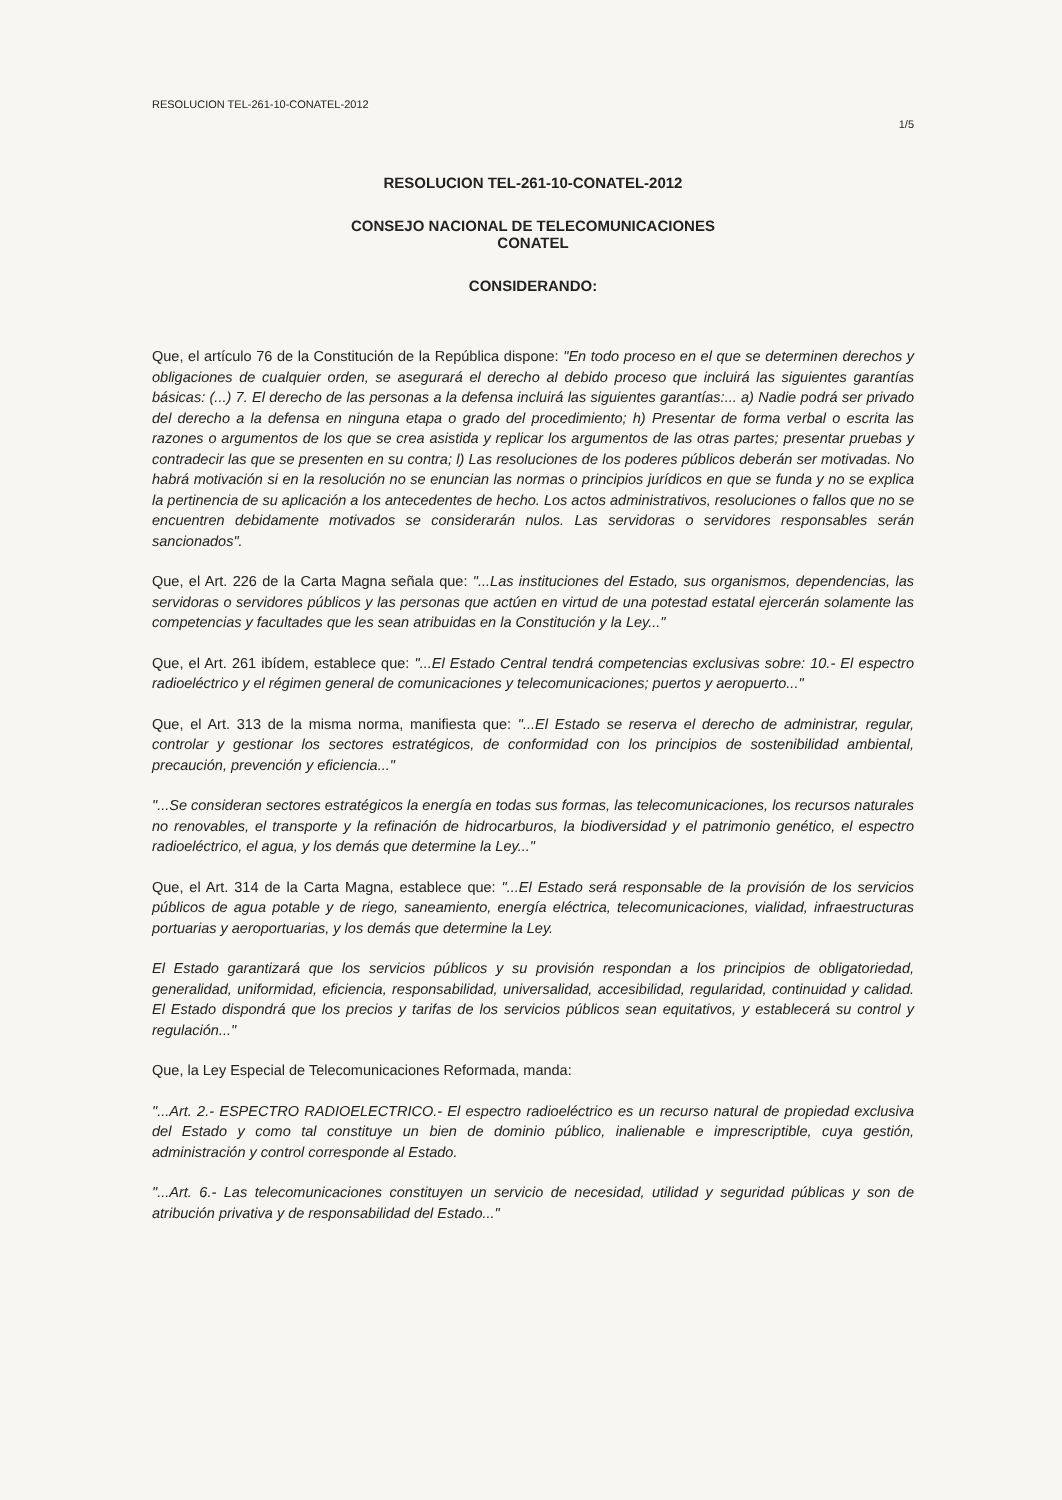RESOLUCION TEL-261-10-CONATEL-2012
1/5
RESOLUCION TEL-261-10-CONATEL-2012
CONSEJO NACIONAL DE TELECOMUNICACIONES
CONATEL
CONSIDERANDO:
Que, el artículo 76 de la Constitución de la República dispone: "En todo proceso en el que se determinen derechos y obligaciones de cualquier orden, se asegurará el derecho al debido proceso que incluirá las siguientes garantías básicas: (...) 7. El derecho de las personas a la defensa incluirá las siguientes garantías:... a) Nadie podrá ser privado del derecho a la defensa en ninguna etapa o grado del procedimiento; h) Presentar de forma verbal o escrita las razones o argumentos de los que se crea asistida y replicar los argumentos de las otras partes; presentar pruebas y contradecir las que se presenten en su contra; l) Las resoluciones de los poderes públicos deberán ser motivadas. No habrá motivación si en la resolución no se enuncian las normas o principios jurídicos en que se funda y no se explica la pertinencia de su aplicación a los antecedentes de hecho. Los actos administrativos, resoluciones o fallos que no se encuentren debidamente motivados se considerarán nulos. Las servidoras o servidores responsables serán sancionados".
Que, el Art. 226 de la Carta Magna señala que: "...Las instituciones del Estado, sus organismos, dependencias, las servidoras o servidores públicos y las personas que actúen en virtud de una potestad estatal ejercerán solamente las competencias y facultades que les sean atribuidas en la Constitución y la Ley..."
Que, el Art. 261 ibídem, establece que: "...El Estado Central tendrá competencias exclusivas sobre: 10.- El espectro radioeléctrico y el régimen general de comunicaciones y telecomunicaciones; puertos y aeropuerto..."
Que, el Art. 313 de la misma norma, manifiesta que: "...El Estado se reserva el derecho de administrar, regular, controlar y gestionar los sectores estratégicos, de conformidad con los principios de sostenibilidad ambiental, precaución, prevención y eficiencia..."
"...Se consideran sectores estratégicos la energía en todas sus formas, las telecomunicaciones, los recursos naturales no renovables, el transporte y la refinación de hidrocarburos, la biodiversidad y el patrimonio genético, el espectro radioeléctrico, el agua, y los demás que determine la Ley..."
Que, el Art. 314 de la Carta Magna, establece que: "...El Estado será responsable de la provisión de los servicios públicos de agua potable y de riego, saneamiento, energía eléctrica, telecomunicaciones, vialidad, infraestructuras portuarias y aeroportuarias, y los demás que determine la Ley.
El Estado garantizará que los servicios públicos y su provisión respondan a los principios de obligatoriedad, generalidad, uniformidad, eficiencia, responsabilidad, universalidad, accesibilidad, regularidad, continuidad y calidad. El Estado dispondrá que los precios y tarifas de los servicios públicos sean equitativos, y establecerá su control y regulación..."
Que, la Ley Especial de Telecomunicaciones Reformada, manda:
"...Art. 2.- ESPECTRO RADIOELECTRICO.- El espectro radioeléctrico es un recurso natural de propiedad exclusiva del Estado y como tal constituye un bien de dominio público, inalienable e imprescriptible, cuya gestión, administración y control corresponde al Estado.
"...Art. 6.- Las telecomunicaciones constituyen un servicio de necesidad, utilidad y seguridad públicas y son de atribución privativa y de responsabilidad del Estado..."